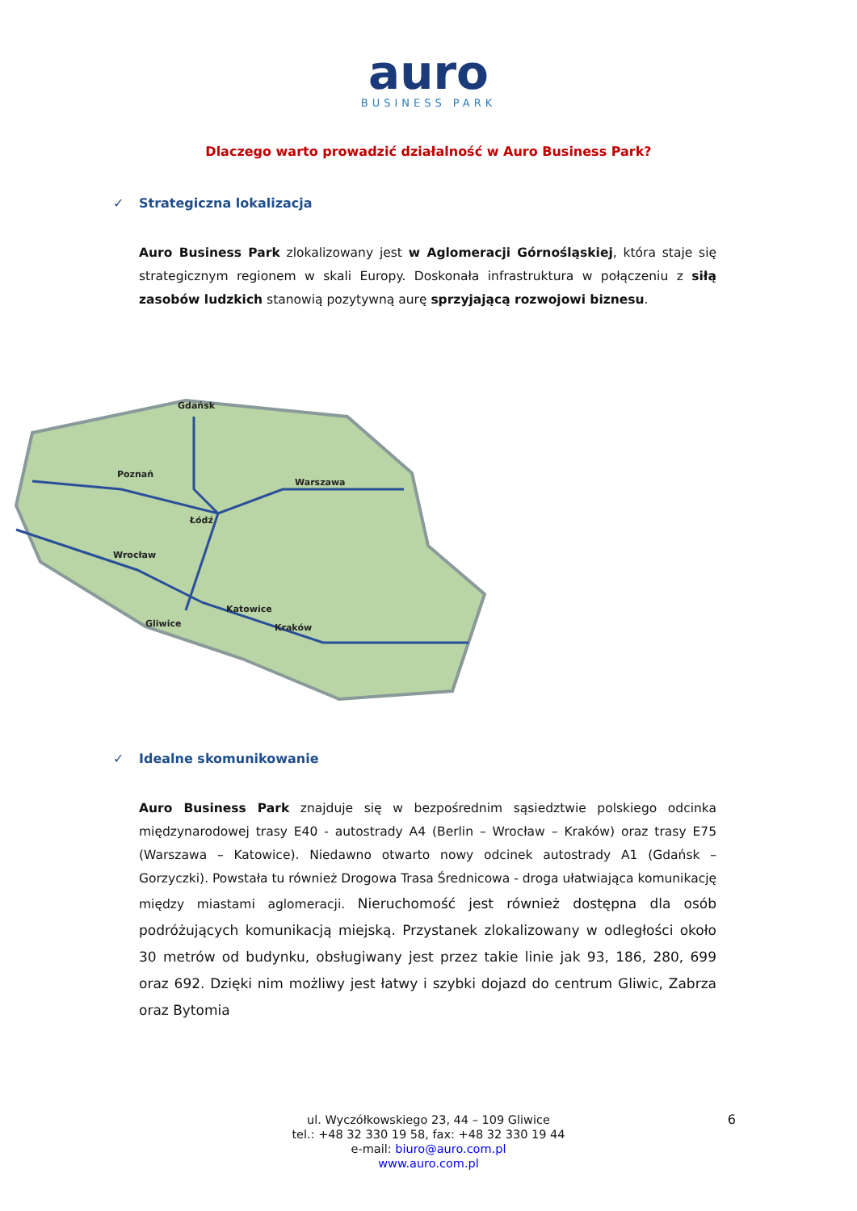auro
BUSINESS PARK
Dlaczego warto prowadzić działalność w Auro Business Park?
✓ Strategiczna lokalizacja
Auro Business Park zlokalizowany jest w Aglomeracji Górnośląskiej, która staje się strategicznym regionem w skali Europy. Doskonała infrastruktura w połączeniu z siłą zasobów ludzkich stanowią pozytywną aurę sprzyjającą rozwojowi biznesu.
Gdańsk
Poznań
Warszawa
Łódź
Wrocław
Gliwice
Katowice
Kraków
✓ Idealne skomunikowanie
Auro Business Park znajduje się w bezpośrednim sąsiedztwie polskiego odcinka międzynarodowej trasy E40 - autostrady A4 (Berlin – Wrocław – Kraków) oraz trasy E75 (Warszawa – Katowice). Niedawno otwarto nowy odcinek autostrady A1 (Gdańsk – Gorzyczki). Powstała tu również Drogowa Trasa Średnicowa - droga ułatwiająca komunikację między miastami aglomeracji. Nieruchomość jest również dostępna dla osób podróżujących komunikacją miejską. Przystanek zlokalizowany w odległości około 30 metrów od budynku, obsługiwany jest przez takie linie jak 93, 186, 280, 699 oraz 692. Dzięki nim możliwy jest łatwy i szybki dojazd do centrum Gliwic, Zabrza oraz Bytomia
6 ul. Wyczółkowskiego 23, 44 – 109 Gliwice
tel.: +48 32 330 19 58, fax: +48 32 330 19 44
e-mail: biuro@auro.com.pl
www.auro.com.pl